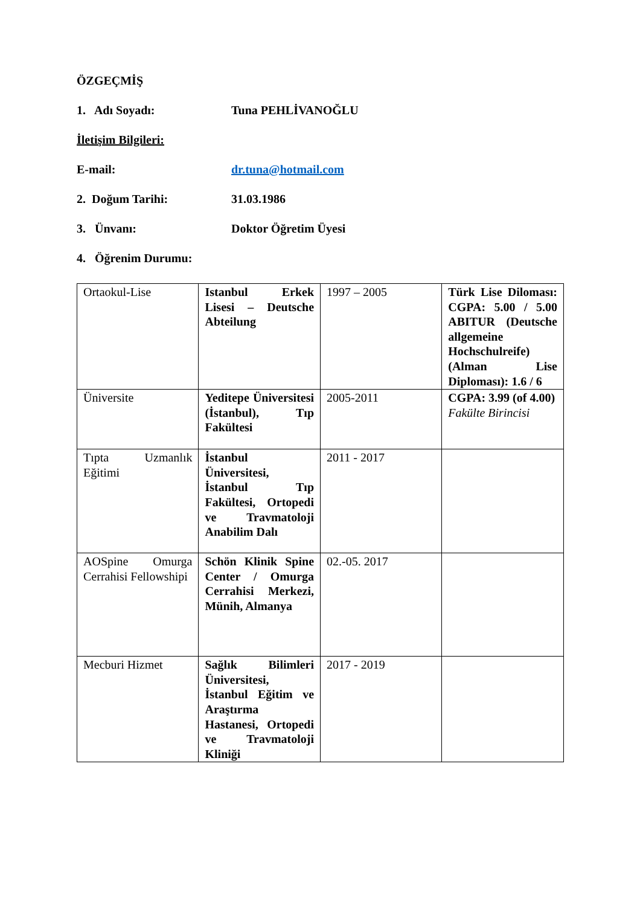ÖZGEÇMİŞ
1. Adı Soyadı: Tuna PEHLİVANOĞLU
İletişim Bilgileri:
E-mail: dr.tuna@hotmail.com
2. Doğum Tarihi: 31.03.1986
3. Ünvanı: Doktor Öğretim Üyesi
4. Öğrenim Durumu:
| Ortaokul-Lise | Istanbul Erkek Lisesi – Deutsche Abteilung | 1997 – 2005 | Türk Lise Diloması: CGPA: 5.00 / 5.00 ABITUR (Deutsche allgemeine Hochschulreife) (Alman Lise Diploması): 1.6 / 6 |
| Üniversite | Yeditepe Üniversitesi (İstanbul), Tıp Fakültesi | 2005-2011 | CGPA: 3.99 (of 4.00) Fakülte Birincisi |
| Tıpta Uzmanlık Eğitimi | İstanbul Üniversitesi, İstanbul Tıp Fakültesi, Ortopedi ve Travmatoloji Anabilim Dalı | 2011 - 2017 | |
| AOSpine Omurga Cerrahisi Fellowshipi | Schön Klinik Spine Center / Omurga Cerrahisi Merkezi, Münih, Almanya | 02.-05. 2017 | |
| Mecburi Hizmet | Sağlık Bilimleri Üniversitesi, İstanbul Eğitim ve Araştırma Hastanesi, Ortopedi ve Travmatoloji Kliniği | 2017 - 2019 | |